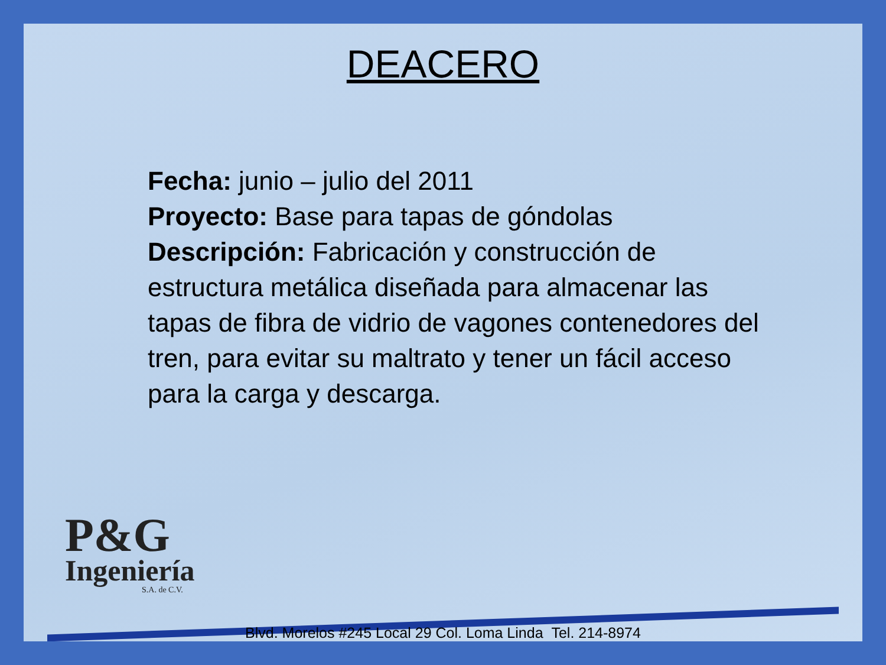DEACERO
Fecha: junio – julio del 2011
Proyecto: Base para tapas de góndolas
Descripción: Fabricación y construcción de estructura metálica diseñada para almacenar las tapas de fibra de vidrio de vagones contenedores del tren, para evitar su maltrato y tener un fácil acceso para la carga y descarga.
P&G
Ingeniería
S.A. de C.V.
Blvd. Morelos #245 Local 29 Col. Loma Linda Tel. 214-8974